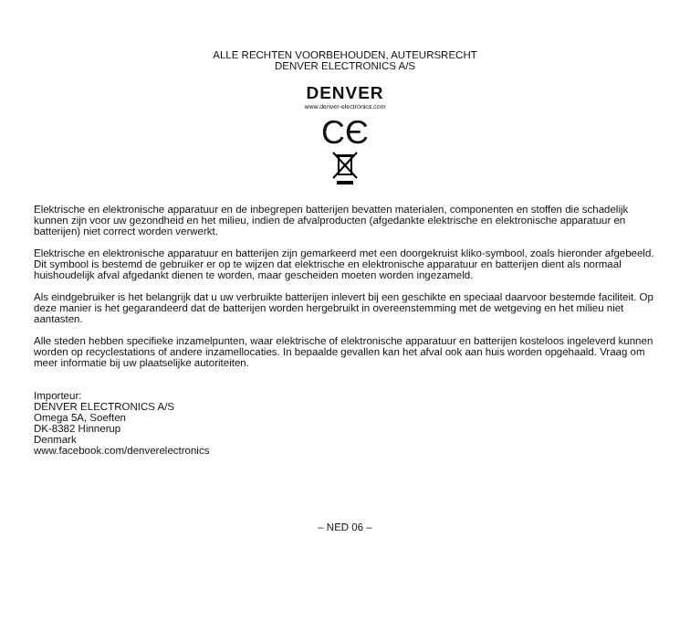ALLE RECHTEN VOORBEHOUDEN, AUTEURSRECHT
DENVER ELECTRONICS A/S
DENVER
www.denver-electronics.com
CЄ
Elektrische en elektronische apparatuur en de inbegrepen batterijen bevatten materialen, componenten en stoffen die schadelijk kunnen zijn voor uw gezondheid en het milieu, indien de afvalproducten (afgedankte elektrische en elektronische apparatuur en batterijen) niet correct worden verwerkt.
Elektrische en elektronische apparatuur en batterijen zijn gemarkeerd met een doorgekruist kliko-symbool, zoals hieronder afgebeeld. Dit symbool is bestemd de gebruiker er op te wijzen dat elektrische en elektronische apparatuur en batterijen dient als normaal huishoudelijk afval afgedankt dienen te worden, maar gescheiden moeten worden ingezameld.
Als eindgebruiker is het belangrijk dat u uw verbruikte batterijen inlevert bij een geschikte en speciaal daarvoor bestemde faciliteit. Op deze manier is het gegarandeerd dat de batterijen worden hergebruikt in overeenstemming met de wetgeving en het milieu niet aantasten.
Alle steden hebben specifieke inzamelpunten, waar elektrische of elektronische apparatuur en batterijen kosteloos ingeleverd kunnen worden op recyclestations of andere inzamellocaties. In bepaalde gevallen kan het afval ook aan huis worden opgehaald. Vraag om meer informatie bij uw plaatselijke autoriteiten.
Importeur:
DENVER ELECTRONICS A/S
Omega 5A, Soeften
DK-8382 Hinnerup
Denmark
www.facebook.com/denverelectronics
– NED 06 –